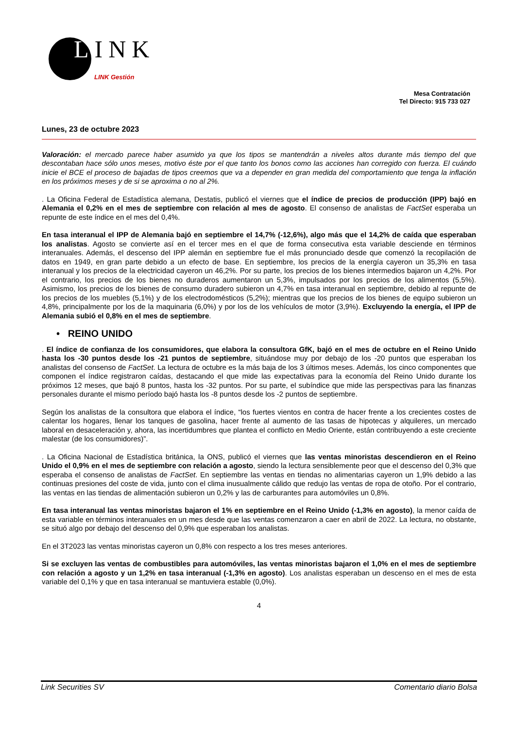LINK
LINK Gestión
Mesa Contratación
Tel Directo: 915 733 027
Lunes, 23 de octubre 2023
Valoración: el mercado parece haber asumido ya que los tipos se mantendrán a niveles altos durante más tiempo del que descontaban hace sólo unos meses, motivo éste por el que tanto los bonos como las acciones han corregido con fuerza. El cuándo inicie el BCE el proceso de bajadas de tipos creemos que va a depender en gran medida del comportamiento que tenga la inflación en los próximos meses y de si se aproxima o no al 2%.
. La Oficina Federal de Estadística alemana, Destatis, publicó el viernes que el índice de precios de producción (IPP) bajó en Alemania el 0,2% en el mes de septiembre con relación al mes de agosto. El consenso de analistas de FactSet esperaba un repunte de este índice en el mes del 0,4%.
En tasa interanual el IPP de Alemania bajó en septiembre el 14,7% (-12,6%), algo más que el 14,2% de caída que esperaban los analistas. Agosto se convierte así en el tercer mes en el que de forma consecutiva esta variable desciende en términos interanuales. Además, el descenso del IPP alemán en septiembre fue el más pronunciado desde que comenzó la recopilación de datos en 1949, en gran parte debido a un efecto de base. En septiembre, los precios de la energía cayeron un 35,3% en tasa interanual y los precios de la electricidad cayeron un 46,2%. Por su parte, los precios de los bienes intermedios bajaron un 4,2%. Por el contrario, los precios de los bienes no duraderos aumentaron un 5,3%, impulsados por los precios de los alimentos (5,5%). Asimismo, los precios de los bienes de consumo duradero subieron un 4,7% en tasa interanual en septiembre, debido al repunte de los precios de los muebles (5,1%) y de los electrodomésticos (5,2%); mientras que los precios de los bienes de equipo subieron un 4,8%, principalmente por los de la maquinaria (6,0%) y por los de los vehículos de motor (3,9%). Excluyendo la energía, el IPP de Alemania subió el 0,8% en el mes de septiembre.
• REINO UNIDO
. El índice de confianza de los consumidores, que elabora la consultora GfK, bajó en el mes de octubre en el Reino Unido hasta los -30 puntos desde los -21 puntos de septiembre, situándose muy por debajo de los -20 puntos que esperaban los analistas del consenso de FactSet. La lectura de octubre es la más baja de los 3 últimos meses. Además, los cinco componentes que componen el índice registraron caídas, destacando el que mide las expectativas para la economía del Reino Unido durante los próximos 12 meses, que bajó 8 puntos, hasta los -32 puntos. Por su parte, el subíndice que mide las perspectivas para las finanzas personales durante el mismo período bajó hasta los -8 puntos desde los -2 puntos de septiembre.
Según los analistas de la consultora que elabora el índice, “los fuertes vientos en contra de hacer frente a los crecientes costes de calentar los hogares, llenar los tanques de gasolina, hacer frente al aumento de las tasas de hipotecas y alquileres, un mercado laboral en desaceleración y, ahora, las incertidumbres que plantea el conflicto en Medio Oriente, están contribuyendo a este creciente malestar (de los consumidores)”.
. La Oficina Nacional de Estadística británica, la ONS, publicó el viernes que las ventas minoristas descendieron en el Reino Unido el 0,9% en el mes de septiembre con relación a agosto, siendo la lectura sensiblemente peor que el descenso del 0,3% que esperaba el consenso de analistas de FactSet. En septiembre las ventas en tiendas no alimentarias cayeron un 1,9% debido a las continuas presiones del coste de vida, junto con el clima inusualmente cálido que redujo las ventas de ropa de otoño. Por el contrario, las ventas en las tiendas de alimentación subieron un 0,2% y las de carburantes para automóviles un 0,8%.
En tasa interanual las ventas minoristas bajaron el 1% en septiembre en el Reino Unido (-1,3% en agosto), la menor caída de esta variable en términos interanuales en un mes desde que las ventas comenzaron a caer en abril de 2022. La lectura, no obstante, se situó algo por debajo del descenso del 0,9% que esperaban los analistas.
En el 3T2023 las ventas minoristas cayeron un 0,8% con respecto a los tres meses anteriores.
Si se excluyen las ventas de combustibles para automóviles, las ventas minoristas bajaron el 1,0% en el mes de septiembre con relación a agosto y un 1,2% en tasa interanual (-1,3% en agosto). Los analistas esperaban un descenso en el mes de esta variable del 0,1% y que en tasa interanual se mantuviera estable (0,0%).
4
Link Securities SV Comentario diario Bolsa